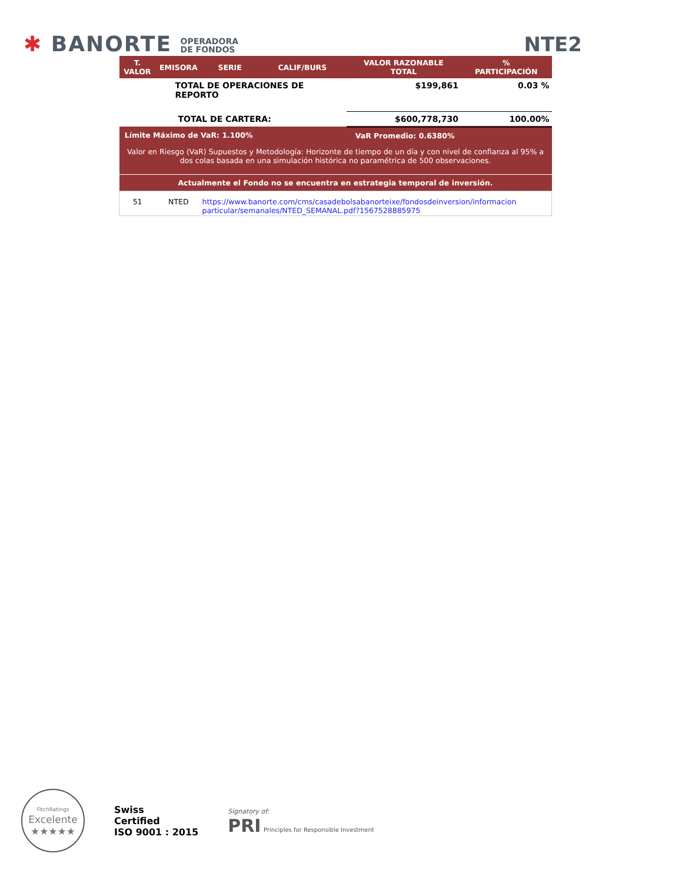✱ BANORTE OPERADORA
DE FONDOS
NTE2
| T. VALOR | EMISORA | SERIE | CALIF/BURS | VALOR RAZONABLE TOTAL | % PARTICIPACIÓN |
| --- | --- | --- | --- | --- | --- |
| TOTAL DE OPERACIONES DE REPORTO | | | | $199,861 | 0.03 % |
| TOTAL DE CARTERA: | | | | $600,778,730 | 100.00% |
| Límite Máximo de VaR: 1.100% | | | VaR Promedio: 0.6380% | | |
| Valor en Riesgo (VaR) Supuestos y Metodología: Horizonte de tiempo de un día y con nivel de confianza al 95% a dos colas basada en una simulación histórica no paramétrica de 500 observaciones. | | | | | |
| Actualmente el Fondo no se encuentra en estrategia temporal de inversión. | | | | | |
| 51 | NTED | https://www.banorte.com/cms/casadebolsabanorteixe/fondosdeinversion/informacion particular/semanales/NTED_SEMANAL.pdf?1567528885975 | | | |
FitchRatings
Excelente
★★★★★
Swiss
Certified
ISO 9001 : 2015
Signatory of:
PRI Principles for Responsible Investment